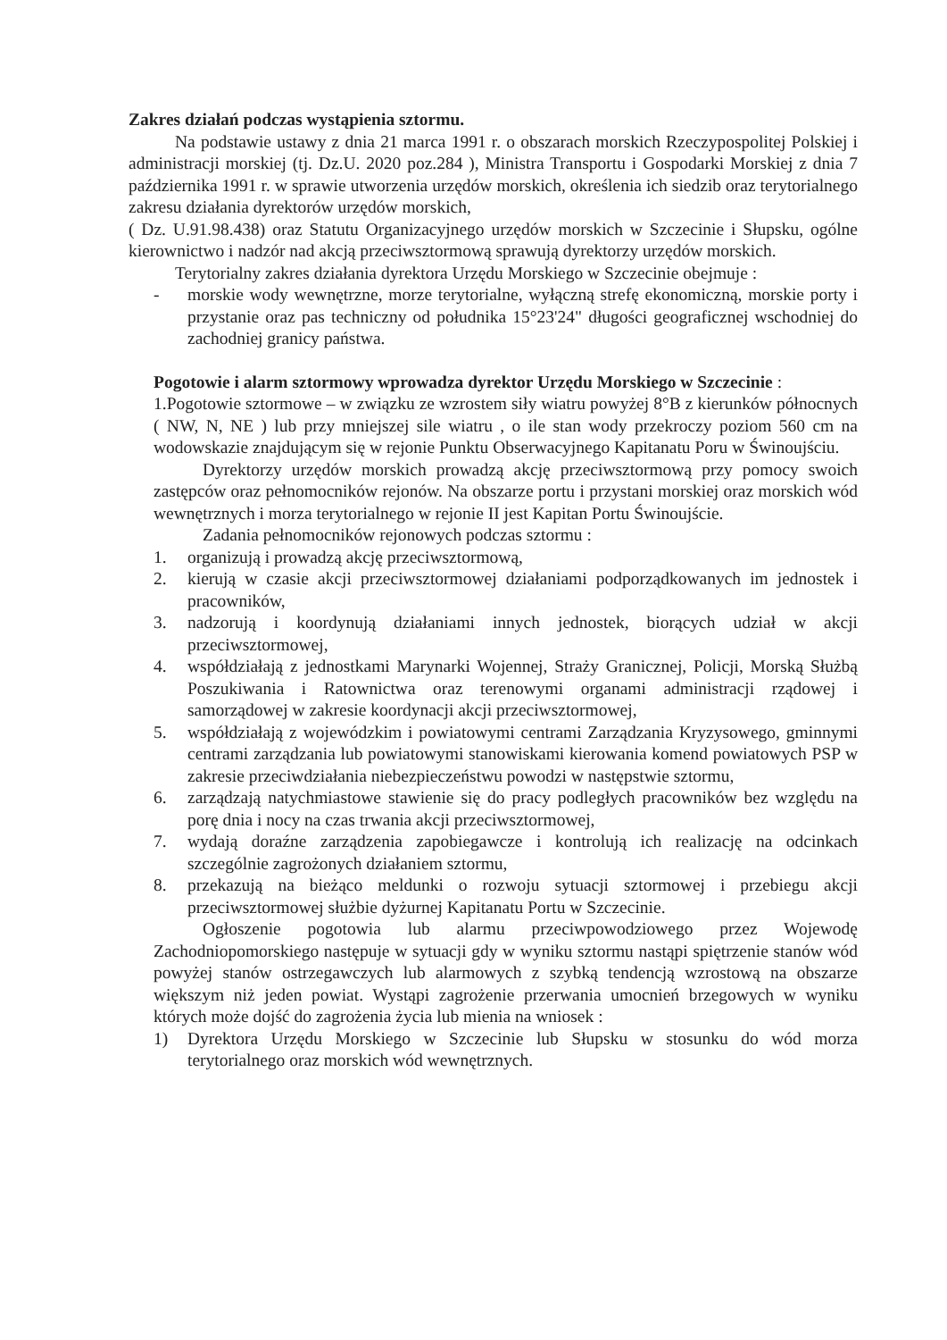Zakres działań podczas wystąpienia sztormu.
Na podstawie ustawy z dnia 21 marca 1991 r. o obszarach morskich Rzeczypospolitej Polskiej i administracji morskiej (tj. Dz.U. 2020 poz.284 ), Ministra Transportu i Gospodarki Morskiej z dnia 7 października 1991 r. w sprawie utworzenia urzędów morskich, określenia ich siedzib oraz terytorialnego zakresu działania dyrektorów urzędów morskich,
( Dz. U.91.98.438) oraz Statutu Organizacyjnego urzędów morskich w Szczecinie i Słupsku, ogólne kierownictwo i nadzór nad akcją przeciwsztormową sprawują dyrektorzy urzędów morskich.
Terytorialny zakres działania dyrektora Urzędu Morskiego w Szczecinie obejmuje :
- morskie wody wewnętrzne, morze terytorialne, wyłączną strefę ekonomiczną, morskie porty i przystanie oraz pas techniczny od południka 15°23'24" długości geograficznej wschodniej do zachodniej granicy państwa.
Pogotowie i alarm sztormowy wprowadza dyrektor Urzędu Morskiego w Szczecinie :
1.Pogotowie sztormowe – w związku ze wzrostem siły wiatru powyżej 8°B z kierunków północnych ( NW, N, NE ) lub przy mniejszej sile wiatru , o ile stan wody przekroczy poziom 560 cm na wodowskazie znajdującym się w rejonie Punktu Obserwacyjnego Kapitanatu Poru w Świnoujściu.
Dyrektorzy urzędów morskich prowadzą akcję przeciwsztormową przy pomocy swoich zastępców oraz pełnomocników rejonów. Na obszarze portu i przystani morskiej oraz morskich wód wewnętrznych i morza terytorialnego w rejonie II jest Kapitan Portu Świnoujście.
Zadania pełnomocników rejonowych podczas sztormu :
1. organizują i prowadzą akcję przeciwsztormową,
2. kierują w czasie akcji przeciwsztormowej działaniami podporządkowanych im jednostek i pracowników,
3. nadzorują i koordynują działaniami innych jednostek, biorących udział w akcji przeciwsztormowej,
4. współdziałają z jednostkami Marynarki Wojennej, Straży Granicznej, Policji, Morską Służbą Poszukiwania i Ratownictwa oraz terenowymi organami administracji rządowej i samorządowej w zakresie koordynacji akcji przeciwsztormowej,
5. współdziałają z wojewódzkim i powiatowymi centrami Zarządzania Kryzysowego, gminnymi centrami zarządzania lub powiatowymi stanowiskami kierowania komend powiatowych PSP w zakresie przeciwdziałania niebezpieczeństwu powodzi w następstwie sztormu,
6. zarządzają natychmiastowe stawienie się do pracy podległych pracowników bez względu na porę dnia i nocy na czas trwania akcji przeciwsztormowej,
7. wydają doraźne zarządzenia zapobiegawcze i kontrolują ich realizację na odcinkach szczególnie zagrożonych działaniem sztormu,
8. przekazują na bieżąco meldunki o rozwoju sytuacji sztormowej i przebiegu akcji przeciwsztormowej służbie dyżurnej Kapitanatu Portu w Szczecinie.
Ogłoszenie pogotowia lub alarmu przeciwpowodziowego przez Wojewodę Zachodniopomorskiego następuje w sytuacji gdy w wyniku sztormu nastąpi spiętrzenie stanów wód powyżej stanów ostrzegawczych lub alarmowych z szybką tendencją wzrostową na obszarze większym niż jeden powiat. Wystąpi zagrożenie przerwania umocnień brzegowych w wyniku których może dojść do zagrożenia życia lub mienia na wniosek :
1) Dyrektora Urzędu Morskiego w Szczecinie lub Słupsku w stosunku do wód morza terytorialnego oraz morskich wód wewnętrznych.